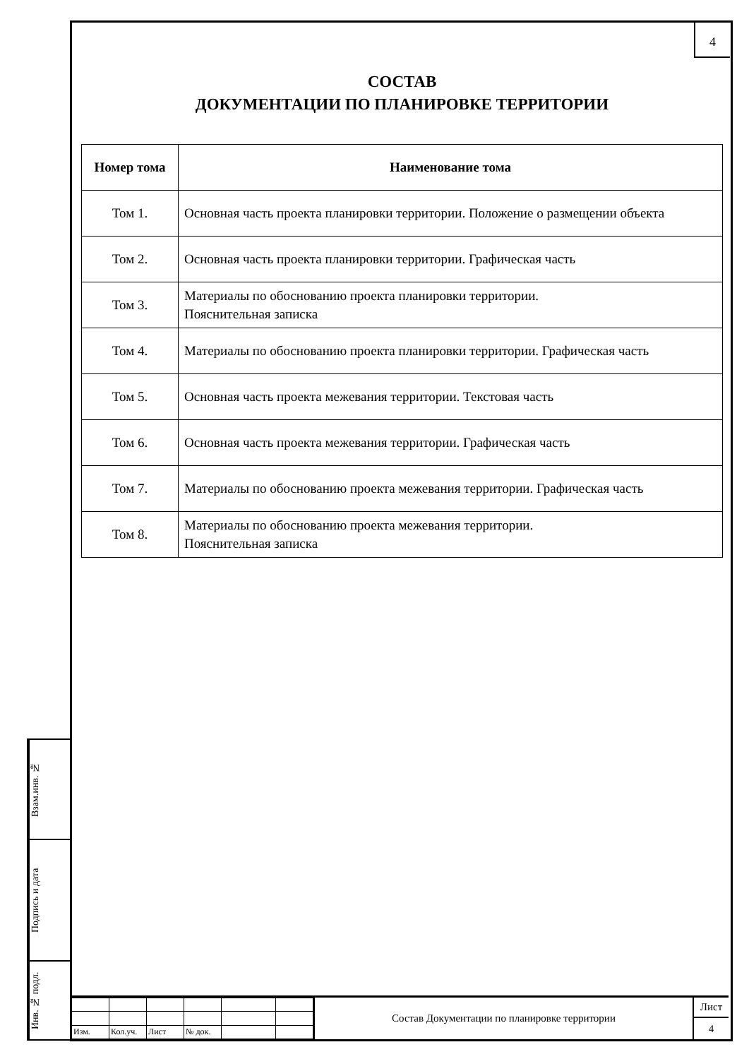4
СОСТАВ
ДОКУМЕНТАЦИИ ПО ПЛАНИРОВКЕ ТЕРРИТОРИИ
| Номер тома | Наименование тома |
| --- | --- |
| Том 1. | Основная часть проекта планировки территории. Положение о размещении объекта |
| Том 2. | Основная часть проекта планировки территории. Графическая часть |
| Том 3. | Материалы по обоснованию проекта планировки территории. Пояснительная записка |
| Том 4. | Материалы по обоснованию проекта планировки территории. Графическая часть |
| Том 5. | Основная часть проекта межевания территории. Текстовая часть |
| Том 6. | Основная часть проекта межевания территории. Графическая часть |
| Том 7. | Материалы по обоснованию проекта межевания территории. Графическая часть |
| Том 8. | Материалы по обоснованию проекта межевания территории. Пояснительная записка |
Взам.инв. №
Подпись и дата
Инв. № подл.
| Изм. | Кол.уч. | Лист | № док. | | |
Состав Документации по планировке территории
Лист
4